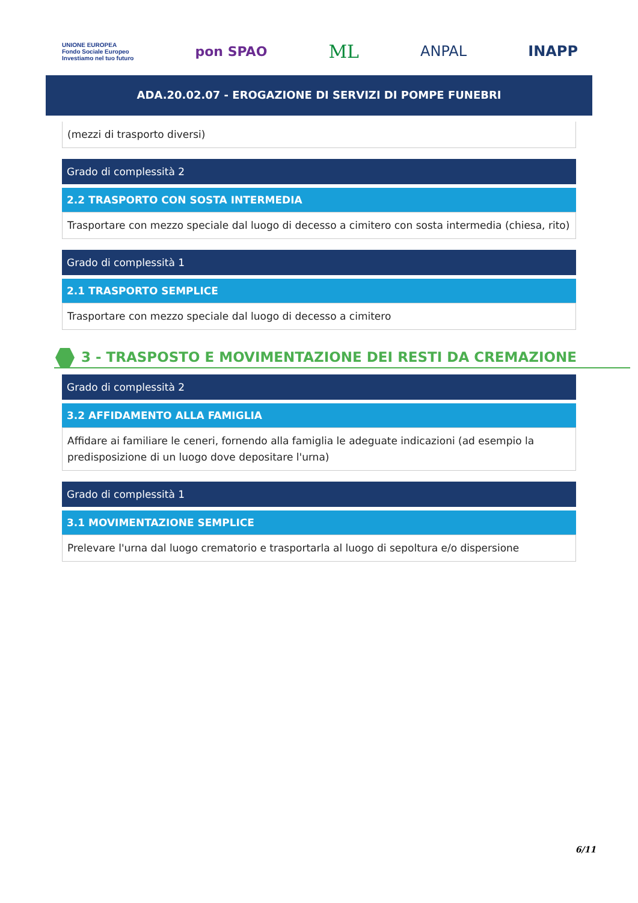UNIONE EUROPEA
Fondo Sociale Europeo
Investiamo nel tuo futuro pon SPAO ML ANPAL INAPP
ADA.20.02.07 - EROGAZIONE DI SERVIZI DI POMPE FUNEBRI
(mezzi di trasporto diversi)
Grado di complessità 2
2.2 TRASPORTO CON SOSTA INTERMEDIA
Trasportare con mezzo speciale dal luogo di decesso a cimitero con sosta intermedia (chiesa, rito)
Grado di complessità 1
2.1 TRASPORTO SEMPLICE
Trasportare con mezzo speciale dal luogo di decesso a cimitero
3 - TRASPOSTO E MOVIMENTAZIONE DEI RESTI DA CREMAZIONE
Grado di complessità 2
3.2 AFFIDAMENTO ALLA FAMIGLIA
Affidare ai familiare le ceneri, fornendo alla famiglia le adeguate indicazioni (ad esempio la predisposizione di un luogo dove depositare l'urna)
Grado di complessità 1
3.1 MOVIMENTAZIONE SEMPLICE
Prelevare l'urna dal luogo crematorio e trasportarla al luogo di sepoltura e/o dispersione
6/11